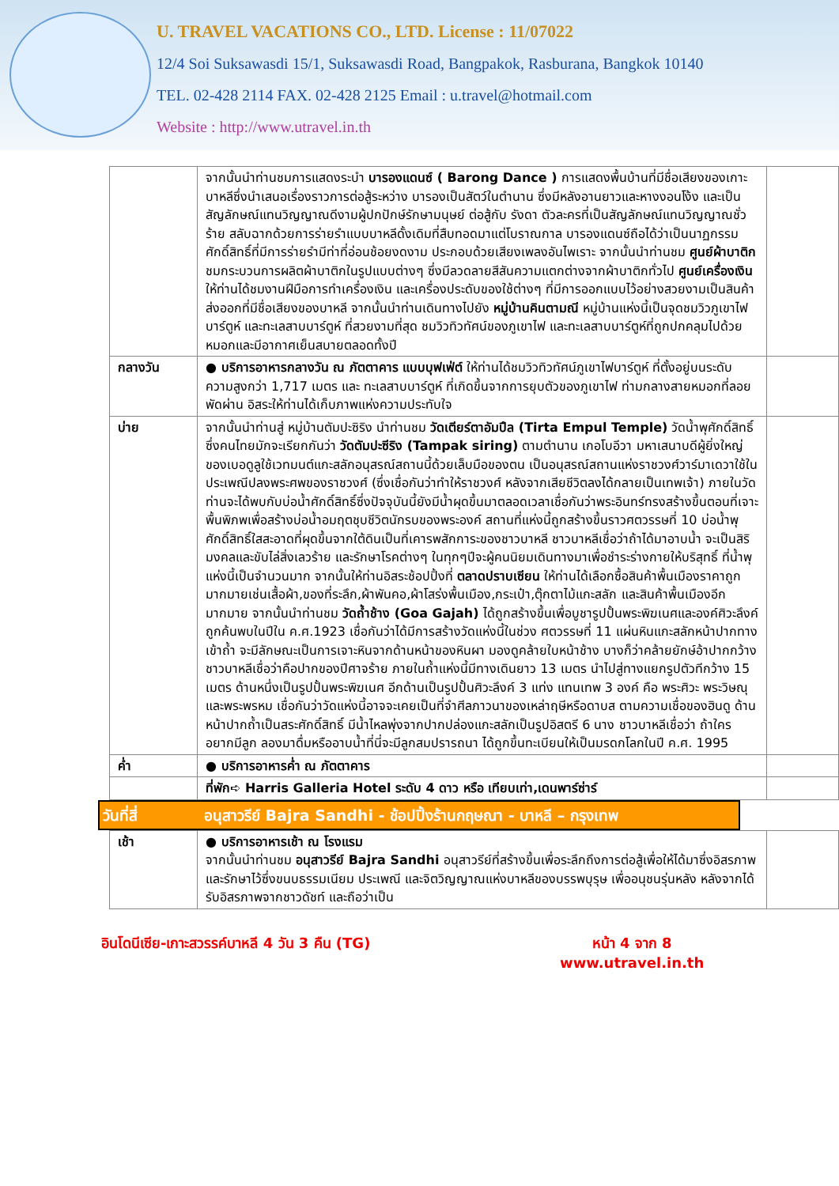U. TRAVEL VACATIONS CO., LTD. License : 11/07022
12/4 Soi Suksawasdi 15/1, Suksawasdi Road, Bangpakok, Rasburana, Bangkok 10140
TEL. 02-428 2114 FAX. 02-428 2125 Email : u.travel@hotmail.com
Website : http://www.utravel.in.th
| | จากนั้นนำท่านชมการแสดงระบำ บารองแดนซ์ ( Barong Dance ) การแสดงพื้นบ้านที่มีชื่อเสียงของเกาะบาหลีซึ่งนำเสนอเรื่องราวการต่อสู้ระหว่าง บารองเป็นสัตว์ในตำนาน ซึ่งมีหลังอานยาวและหางงอนโง้ง และเป็นสัญลักษณ์แทนวิญญาณดีงามผู้ปกปักษ์รักษามนุษย์ ต่อสู้กับ รังดา ตัวละครที่เป็นสัญลักษณ์แทนวิญญาณชั่วร้าย สลับฉากด้วยการร่ายรำแบบบาหลีดั้งเดิมที่สืบทอดมาแต่โบราณกาล บารองแดนซ์ถือได้ว่าเป็นนาฏกรรมศักดิ์สิทธิ์ที่มีการร่ายรำมีท่าที่อ่อนช้อยงดงาม ประกอบด้วยเสียงเพลงอันไพเราะ จากนั้นนำท่านชม ศูนย์ผ้าบาติก ชมกระบวนการผลิตผ้าบาติกในรูปแบบต่างๆ ซึ่งมีลวดลายสีสันความแตกต่างจากผ้าบาติกทั่วไป ศูนย์เครื่องเงิน ให้ท่านได้ชมงานฝีมือการทำเครื่องเงิน และเครื่องประดับของใช้ต่างๆ ที่มีการออกแบบไว้อย่างสวยงามเป็นสินค้าส่งออกที่มีชื่อเสียงของบาหลี จากนั้นนำท่านเดินทางไปยัง หมู่บ้านคินตามณี หมู่บ้านแห่งนี้เป็นจุดชมวิวภูเขาไฟบาร์ตูห์ และทะเลสาบบาร์ตูห์ ที่สวยงามที่สุด ชมวิวทิวทัศน์ของภูเขาไฟ และทะเลสาบบาร์ตูห์ที่ถูกปกคลุมไปด้วยหมอกและมีอากาศเย็นสบายตลอดทั้งปี | |
| กลางวัน | ● บริการอาหารกลางวัน ณ ภัตตาคาร แบบบุฟเฟ่ต์ ให้ท่านได้ชมวิวทิวทัศน์ภูเขาไฟบาร์ตูห์ ที่ตั้งอยู่บนระดับความสูงกว่า 1,717 เมตร และ ทะเลสาบบาร์ตูห์ ที่เกิดขึ้นจากการยุบตัวของภูเขาไฟ ท่ามกลางสายหมอกที่ลอยพัดผ่าน อิสระให้ท่านได้เก็บภาพแห่งความประทับใจ | |
| บ่าย | จากนั้นนำท่านสู่ หมู่บ้านตัมปะซิริง นำท่านชม วัดเตียร์ตาอัมปึล (Tirta Empul Temple) วัดน้ำพุศักดิ์สิทธิ์ซึ่งคนไทยมักจะเรียกกันว่า วัดตัมปะซีริง (Tampak siring) ตามตำนาน เกอโบอีวา มหาเสนาบดีผู้ยิ่งใหญ่ของเบอดูลูใช้เวทมนต์แกะสลักอนุสรณ์สถานนี้ด้วยเล็บมือของตน เป็นอนุสรณ์สถานแห่งราชวงศ์วาร์มาเดวาใช้ในประเพณีปลงพระศพของราชวงศ์ (ซึ่งเชื่อกันว่าทำให้ราชวงศ์ หลังจากเสียชีวิตลงได้กลายเป็นเทพเจ้า) ภายในวัดท่านจะได้พบกับบ่อน้ำศักดิ์สิทธิ์ซึ่งปัจจุบันนี้ยังมีน้ำผุดขึ้นมาตลอดเวลาเชื่อกันว่าพระอินทร์ทรงสร้างขึ้นตอนที่เจาะพื้นพิภพเพื่อสร้างบ่อน้ำอมฤตชุบชีวิตนักรบของพระองค์ สถานที่แห่งนี้ถูกสร้างขึ้นราวศตวรรษที่ 10 บ่อน้ำพุศักดิ์สิทธิ์ใสสะอาดที่ผุดขึ้นจากใต้ดินเป็นที่เคารพสักการะของชาวบาหลี ชาวบาหลีเชื่อว่าถ้าได้มาอาบน้ำ จะเป็นสิริมงคลและขับไล่สิ่งเลวร้าย และรักษาโรคต่างๆ ในทุกๆปีจะผู้คนนิยมเดินทางมาเพื่อชำระร่างกายให้บริสุทธิ์ ที่น้ำพุแห่งนี้เป็นจำนวนมาก จากนั้นให้ท่านอิสระช้อปปิ้งที่ ตลาดปราบเซียน ให้ท่านได้เลือกซื้อสินค้าพื้นเมืองราคาถูกมากมายเช่นเสื้อผ้า,ของที่ระลึก,ผ้าพันคอ,ผ้าโสร่งพื้นเมือง,กระเป๋า,ตุ๊กตาไม้แกะสลัก และสินค้าพื้นเมืองอีกมากมาย จากนั้นนำท่านชม วัดถ้ำช้าง (Goa Gajah) ได้ถูกสร้างขึ้นเพื่อบูชารูปปั้นพระพิฆเนศและองค์ศิวะลึงค์ ถูกค้นพบในปีใน ค.ศ.1923 เชื่อกันว่าได้มีการสร้างวัดแห่งนี้ในช่วง ศตวรรษที่ 11 แผ่นหินแกะสลักหน้าปากทางเข้าถ้ำ จะมีลักษณะเป็นการเจาะหินจากด้านหน้าของหินผา มองดูคล้ายใบหน้าช้าง บางก็ว่าคล้ายยักษ์อ้าปากกว้าง ชาวบาหลีเชื่อว่าคือปากของปีศาจร้าย ภายในถ้ำแห่งนี้มีทางเดินยาว 13 เมตร นำไปสู่ทางแยกรูปตัวทีกว้าง 15 เมตร ด้านหนึ่งเป็นรูปปั้นพระพิฆเนศ อีกด้านเป็นรูปปั้นศิวะลึงค์ 3 แท่ง แทนเทพ 3 องค์ คือ พระศิวะ พระวิษณุ และพระพรหม เชื่อกันว่าวัดแห่งนี้อาจจะเคยเป็นที่จำศีลภาวนาของเหล่าฤษีหรือดาบส ตามความเชื่อของฮินดู ด้านหน้าปากถ้ำเป็นสระศักดิ์สิทธิ์ มีน้ำไหลพุ่งจากปากปล่องแกะสลักเป็นรูปอิสตรี 6 นาง ชาวบาหลีเชื่อว่า ถ้าใครอยากมีลูก ลองมาดื่มหรืออาบน้ำที่นี่จะมีลูกสมปรารถนา ได้ถูกขึ้นทะเบียนให้เป็นมรดกโลกในปี ค.ศ. 1995 | |
| ค่ำ | ● บริการอาหารค่ำ ณ ภัตตาคาร | |
| | ที่พัก➪ Harris Galleria Hotel ระดับ 4 ดาว หรือ เทียบเท่า,เดนพาร์ซ่าร์ | |
วันที่สี่ อนุสาวรีย์ Bajra Sandhi - ช้อปปิ้งร้านกฤษณา - บาหลี – กรุงเทพ
| เช้า | ● บริการอาหารเช้า ณ โรงแรม จากนั้นนำท่านชม อนุสาวรีย์ Bajra Sandhi อนุสาวรีย์ที่สร้างขึ้นเพื่อระลึกถึงการต่อสู้เพื่อให้ได้มาซึ่งอิสรภาพ และรักษาไว้ซึ่งขนบธรรมเนียม ประเพณี และจิตวิญญาณแห่งบาหลีของบรรพบุรุษ เพื่ออนุชนรุ่นหลัง หลังจากได้รับอิสรภาพจากชาวดัชท์ และถือว่าเป็น | |
อินโดนีเซีย-เกาะสวรรค์บาหลี 4 วัน 3 คืน (TG) หน้า 4 จาก 8
www.utravel.in.th